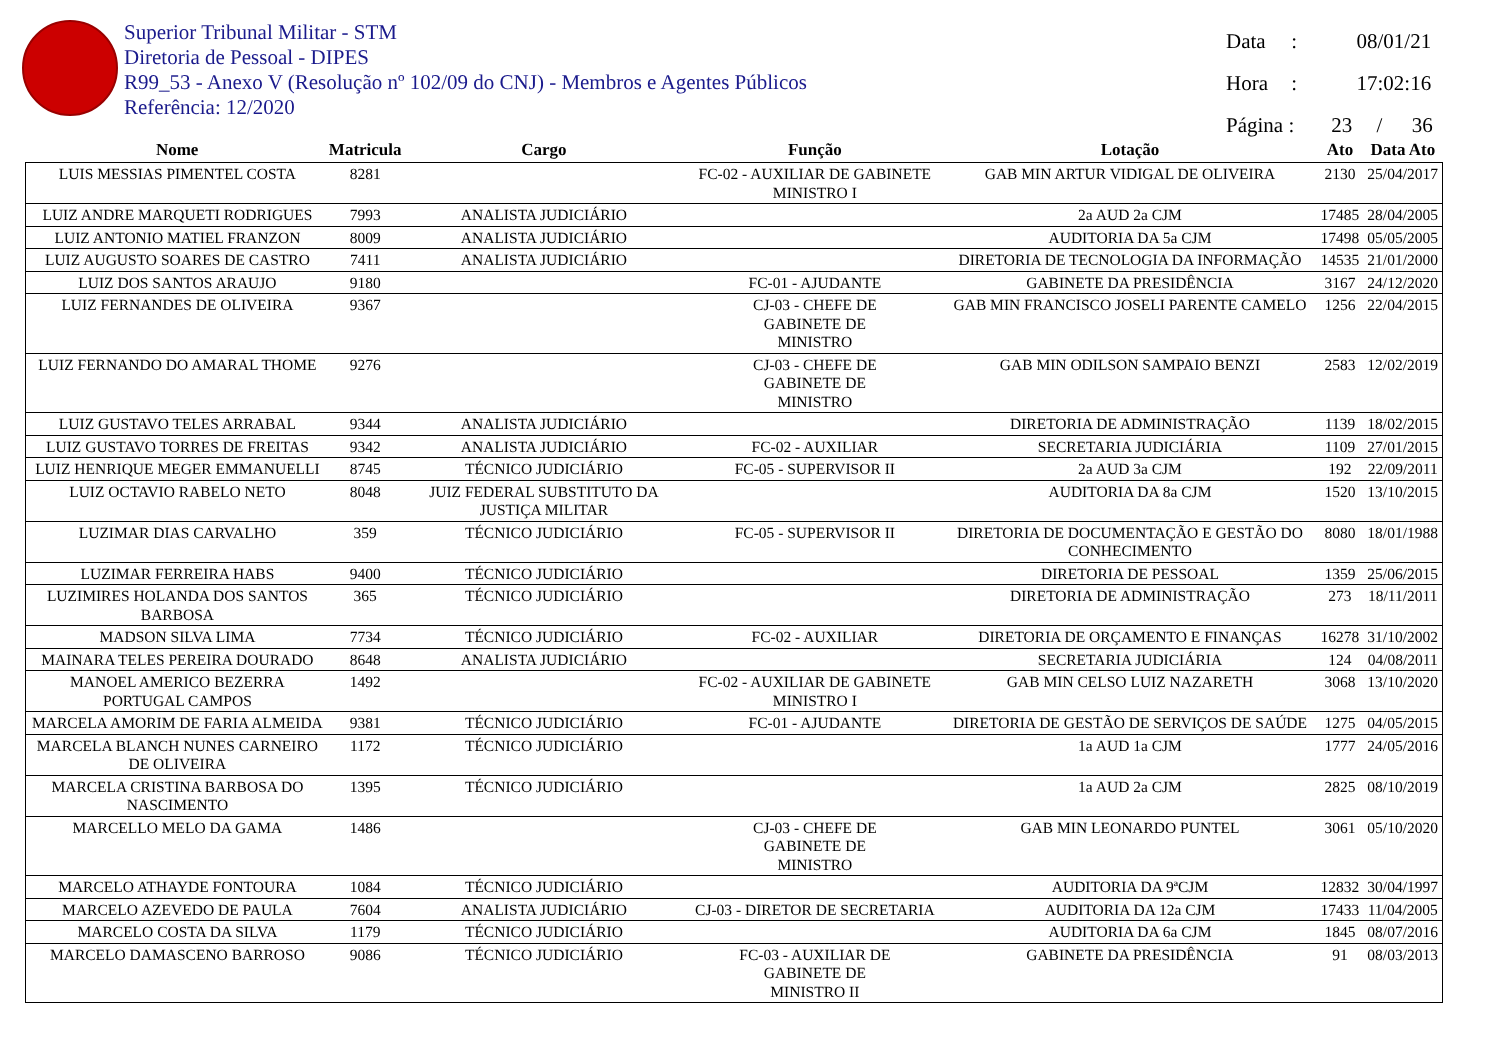Superior Tribunal Militar - STM
Diretoria de Pessoal - DIPES
R99_53 - Anexo V (Resolução nº 102/09 do CNJ) - Membros e Agentes Públicos
Referência: 12/2020
Data : 08/01/21
Hora : 17:02:16
Página : 23 / 36
| Nome | Matricula | Cargo | Função | Lotação | Ato | Data Ato |
| --- | --- | --- | --- | --- | --- | --- |
| LUIS MESSIAS PIMENTEL COSTA | 8281 | | FC-02 - AUXILIAR DE GABINETE MINISTRO I | GAB MIN ARTUR VIDIGAL DE OLIVEIRA | 2130 | 25/04/2017 |
| LUIZ ANDRE MARQUETI RODRIGUES | 7993 | ANALISTA JUDICIÁRIO | | 2a AUD 2a CJM | 17485 | 28/04/2005 |
| LUIZ ANTONIO MATIEL FRANZON | 8009 | ANALISTA JUDICIÁRIO | | AUDITORIA DA 5a CJM | 17498 | 05/05/2005 |
| LUIZ AUGUSTO SOARES DE CASTRO | 7411 | ANALISTA JUDICIÁRIO | | DIRETORIA DE TECNOLOGIA DA INFORMAÇÃO | 14535 | 21/01/2000 |
| LUIZ DOS SANTOS ARAUJO | 9180 | | FC-01 - AJUDANTE | GABINETE DA PRESIDÊNCIA | 3167 | 24/12/2020 |
| LUIZ FERNANDES DE OLIVEIRA | 9367 | | CJ-03 - CHEFE DE GABINETE DE MINISTRO | GAB MIN FRANCISCO JOSELI PARENTE CAMELO | 1256 | 22/04/2015 |
| LUIZ FERNANDO DO AMARAL THOME | 9276 | | CJ-03 - CHEFE DE GABINETE DE MINISTRO | GAB MIN ODILSON SAMPAIO BENZI | 2583 | 12/02/2019 |
| LUIZ GUSTAVO TELES ARRABAL | 9344 | ANALISTA JUDICIÁRIO | | DIRETORIA DE ADMINISTRAÇÃO | 1139 | 18/02/2015 |
| LUIZ GUSTAVO TORRES DE FREITAS | 9342 | ANALISTA JUDICIÁRIO | FC-02 - AUXILIAR | SECRETARIA JUDICIÁRIA | 1109 | 27/01/2015 |
| LUIZ HENRIQUE MEGER EMMANUELLI | 8745 | TÉCNICO JUDICIÁRIO | FC-05 - SUPERVISOR II | 2a AUD 3a CJM | 192 | 22/09/2011 |
| LUIZ OCTAVIO RABELO NETO | 8048 | JUIZ FEDERAL SUBSTITUTO DA JUSTIÇA MILITAR | | AUDITORIA DA 8a CJM | 1520 | 13/10/2015 |
| LUZIMAR DIAS CARVALHO | 359 | TÉCNICO JUDICIÁRIO | FC-05 - SUPERVISOR II | DIRETORIA DE DOCUMENTAÇÃO E GESTÃO DO CONHECIMENTO | 8080 | 18/01/1988 |
| LUZIMAR FERREIRA HABS | 9400 | TÉCNICO JUDICIÁRIO | | DIRETORIA DE PESSOAL | 1359 | 25/06/2015 |
| LUZIMIRES HOLANDA DOS SANTOS BARBOSA | 365 | TÉCNICO JUDICIÁRIO | | DIRETORIA DE ADMINISTRAÇÃO | 273 | 18/11/2011 |
| MADSON SILVA LIMA | 7734 | TÉCNICO JUDICIÁRIO | FC-02 - AUXILIAR | DIRETORIA DE ORÇAMENTO E FINANÇAS | 16278 | 31/10/2002 |
| MAINARA TELES PEREIRA DOURADO | 8648 | ANALISTA JUDICIÁRIO | | SECRETARIA JUDICIÁRIA | 124 | 04/08/2011 |
| MANOEL AMERICO BEZERRA PORTUGAL CAMPOS | 1492 | | FC-02 - AUXILIAR DE GABINETE MINISTRO I | GAB MIN CELSO LUIZ NAZARETH | 3068 | 13/10/2020 |
| MARCELA AMORIM DE FARIA ALMEIDA | 9381 | TÉCNICO JUDICIÁRIO | FC-01 - AJUDANTE | DIRETORIA DE GESTÃO DE SERVIÇOS DE SAÚDE | 1275 | 04/05/2015 |
| MARCELA BLANCH NUNES CARNEIRO DE OLIVEIRA | 1172 | TÉCNICO JUDICIÁRIO | | 1a AUD 1a CJM | 1777 | 24/05/2016 |
| MARCELA CRISTINA BARBOSA DO NASCIMENTO | 1395 | TÉCNICO JUDICIÁRIO | | 1a AUD 2a CJM | 2825 | 08/10/2019 |
| MARCELLO MELO DA GAMA | 1486 | | CJ-03 - CHEFE DE GABINETE DE MINISTRO | GAB MIN LEONARDO PUNTEL | 3061 | 05/10/2020 |
| MARCELO ATHAYDE FONTOURA | 1084 | TÉCNICO JUDICIÁRIO | | AUDITORIA DA 9ªCJM | 12832 | 30/04/1997 |
| MARCELO AZEVEDO DE PAULA | 7604 | ANALISTA JUDICIÁRIO | CJ-03 - DIRETOR DE SECRETARIA | AUDITORIA DA 12a CJM | 17433 | 11/04/2005 |
| MARCELO COSTA DA SILVA | 1179 | TÉCNICO JUDICIÁRIO | | AUDITORIA DA 6a CJM | 1845 | 08/07/2016 |
| MARCELO DAMASCENO BARROSO | 9086 | TÉCNICO JUDICIÁRIO | FC-03 - AUXILIAR DE GABINETE DE MINISTRO II | GABINETE DA PRESIDÊNCIA | 91 | 08/03/2013 |